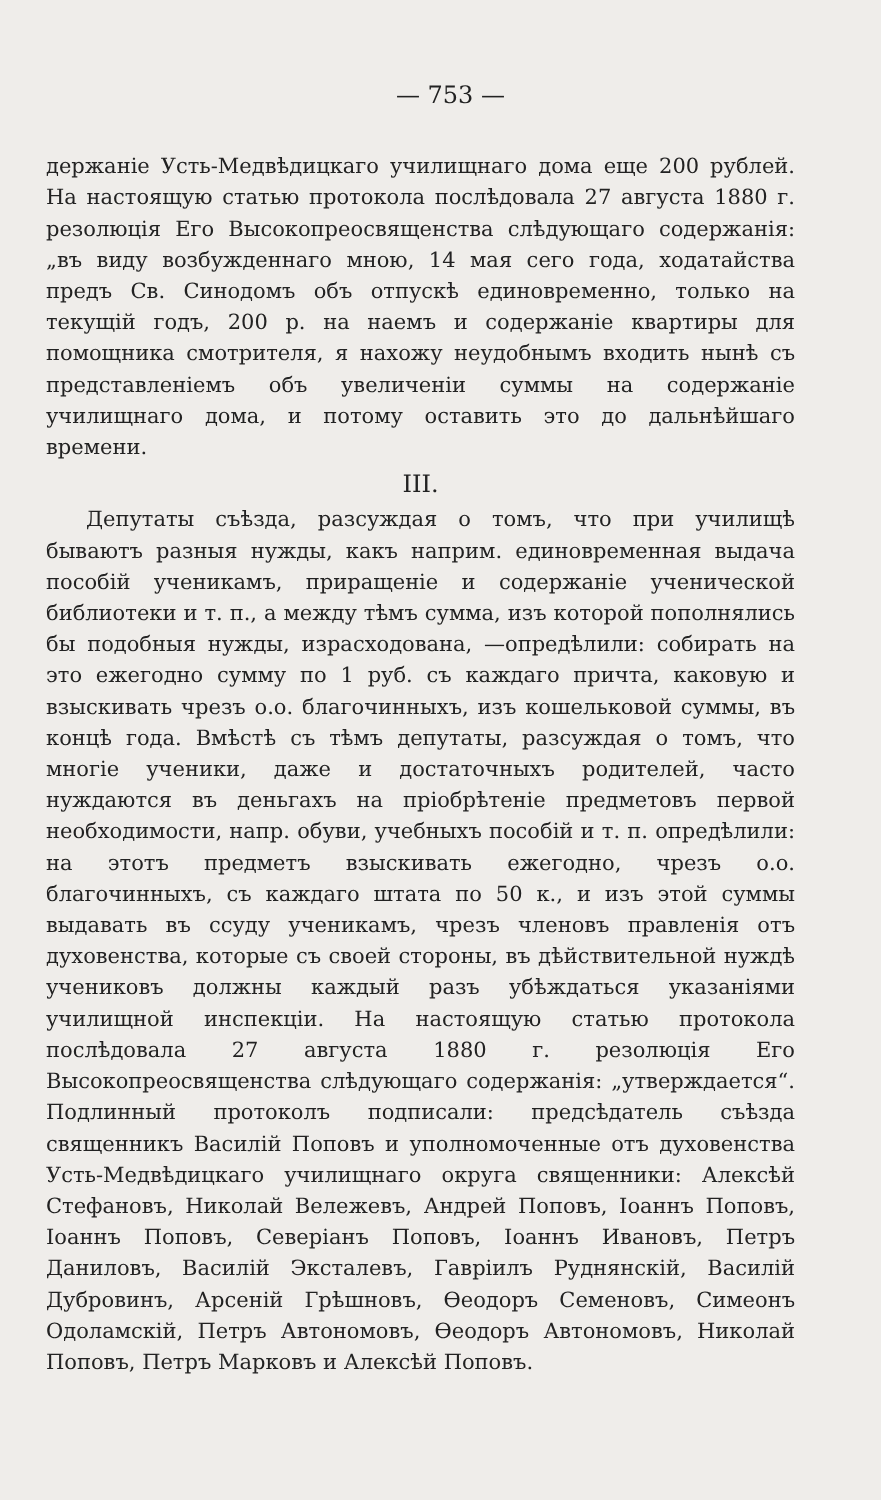— 753 —
держаніе Усть-Медвѣдицкаго училищнаго дома еще 200 рублей. На настоящую статью протокола послѣдовала 27 августа 1880 г. резолюція Его Высокопреосвященства слѣдующаго содержанія: „въ виду возбужденнаго мною, 14 мая сего года, ходатайства предъ Св. Синодомъ объ отпускѣ единовременно, только на текущій годъ, 200 р. на наемъ и содержаніе квартиры для помощника смотрителя, я нахожу неудобнымъ входить нынѣ съ представленіемъ объ увеличеніи суммы на содержаніе училищнаго дома, и потому оставить это до дальнѣйшаго времени.
III.
Депутаты съѣзда, разсуждая о томъ, что при училищѣ бываютъ разныя нужды, какъ наприм. единовременная выдача пособій ученикамъ, приращеніе и содержаніе ученической библиотеки и т. п., а между тѣмъ сумма, изъ которой пополнялись бы подобныя нужды, израсходована, —опредѣлили: собирать на это ежегодно сумму по 1 руб. съ каждаго причта, каковую и взыскивать чрезъ о.о. благочинныхъ, изъ кошельковой суммы, въ концѣ года. Вмѣстѣ съ тѣмъ депутаты, разсуждая о томъ, что многіе ученики, даже и достаточныхъ родителей, часто нуждаются въ деньгахъ на пріобрѣтеніе предметовъ первой необходимости, напр. обуви, учебныхъ пособій и т. п. опредѣлили: на этотъ предметъ взыскивать ежегодно, чрезъ о.о. благочинныхъ, съ каждаго штата по 50 к., и изъ этой суммы выдавать въ ссуду ученикамъ, чрезъ членовъ правленія отъ духовенства, которые съ своей стороны, въ дѣйствительной нуждѣ учениковъ должны каждый разъ убѣждаться указаніями училищной инспекціи. На настоящую статью протокола послѣдовала 27 августа 1880 г. резолюція Его Высокопреосвященства слѣдующаго содержанія: „утверждается“. Подлинный протоколъ подписали: предсѣдатель съѣзда священникъ Василій Поповъ и уполномоченные отъ духовенства Усть-Медвѣдицкаго училищнаго округа священники: Алексѣй Стефановъ, Николай Вележевъ, Андрей Поповъ, Іоаннъ Поповъ, Іоаннъ Поповъ, Северіанъ Поповъ, Іоаннъ Ивановъ, Петръ Даниловъ, Василій Эксталевъ, Гавріилъ Руднянскій, Василій Дубровинъ, Арсеній Грѣшновъ, Ѳеодоръ Семеновъ, Симеонъ Одоламскій, Петръ Автономовъ, Ѳеодоръ Автономовъ, Николай Поповъ, Петръ Марковъ и Алексѣй Поповъ.